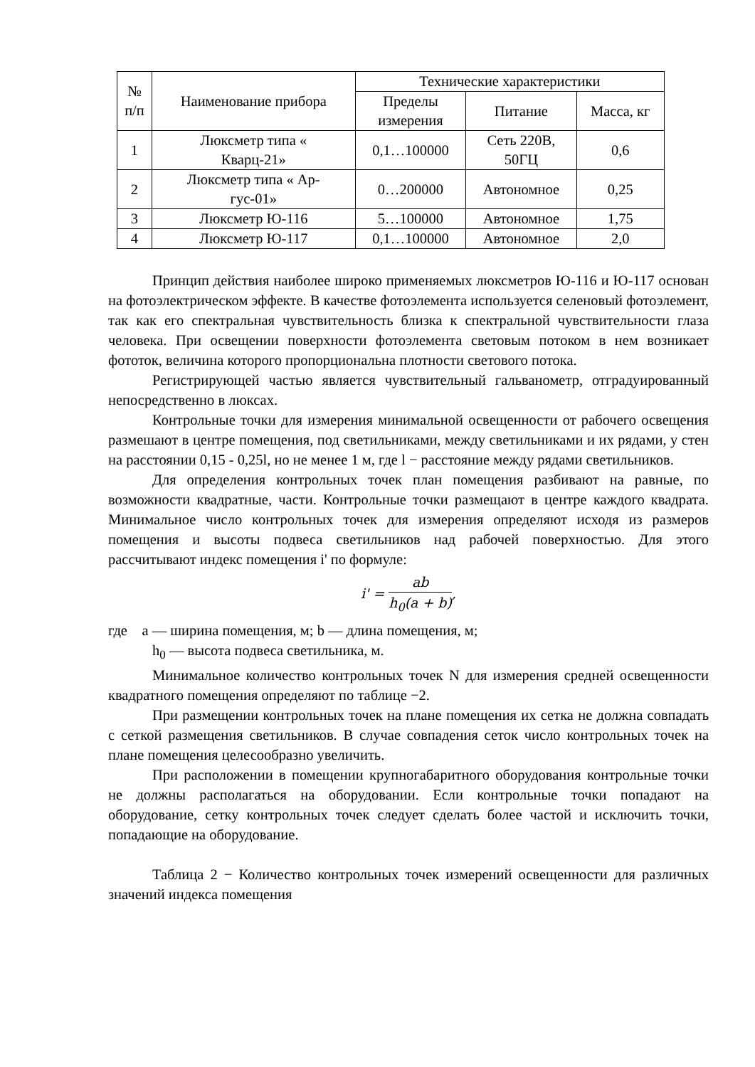| № п/п | Наименование прибора | Технические характеристики | | |
| --- | --- | --- | --- | --- |
| | | Пределы измерения | Питание | Масса, кг |
| 1 | Люксметр типа « Кварц-21» | 0,1…100000 | Сеть 220В, 50ГЦ | 0,6 |
| 2 | Люксметр типа « Ар- гус-01» | 0…200000 | Автономное | 0,25 |
| 3 | Люксметр Ю-116 | 5…100000 | Автономное | 1,75 |
| 4 | Люксметр Ю-117 | 0,1…100000 | Автономное | 2,0 |
Принцип действия наиболее широко применяемых люксметров Ю-116 и Ю-117 основан на фотоэлектрическом эффекте. В качестве фотоэлемента используется селеновый фотоэлемент, так как его спектральная чувствительность близка к спектральной чувствительности глаза человека. При освещении поверхности фотоэлемента световым потоком в нем возникает фототок, величина которого пропорциональна плотности светового потока.
Регистрирующей частью является чувствительный гальванометр, отградуированный непосредственно в люксах.
Контрольные точки для измерения минимальной освещенности от рабочего освещения размешают в центре помещения, под светильниками, между светильниками и их рядами, у стен на расстоянии 0,15 - 0,25l, но не менее 1 м, где l − расстояние между рядами светильников.
Для определения контрольных точек план помещения разбивают на равные, по возможности квадратные, части. Контрольные точки размещают в центре каждого квадрата. Минимальное число контрольных точек для измерения определяют исходя из размеров помещения и высоты подвеса светильников над рабочей поверхностью. Для этого рассчитывают индекс помещения i' по формуле:
i' = ab h<sub>0</sub>(a + b),
где a — ширина помещения, м; b — длина помещения, м;
h<sub>0</sub> — высота подвеса светильника, м.
Минимальное количество контрольных точек N для измерения средней освещенности квадратного помещения определяют по таблице −2.
При размещении контрольных точек на плане помещения их сетка не должна совпадать с сеткой размещения светильников. В случае совпадения сеток число контрольных точек на плане помещения целесообразно увеличить.
При расположении в помещении крупногабаритного оборудования контрольные точки не должны располагаться на оборудовании. Если контрольные точки попадают на оборудование, сетку контрольных точек следует сделать более частой и исключить точки, попадающие на оборудование.
Таблица 2 − Количество контрольных точек измерений освещенности для различных значений индекса помещения